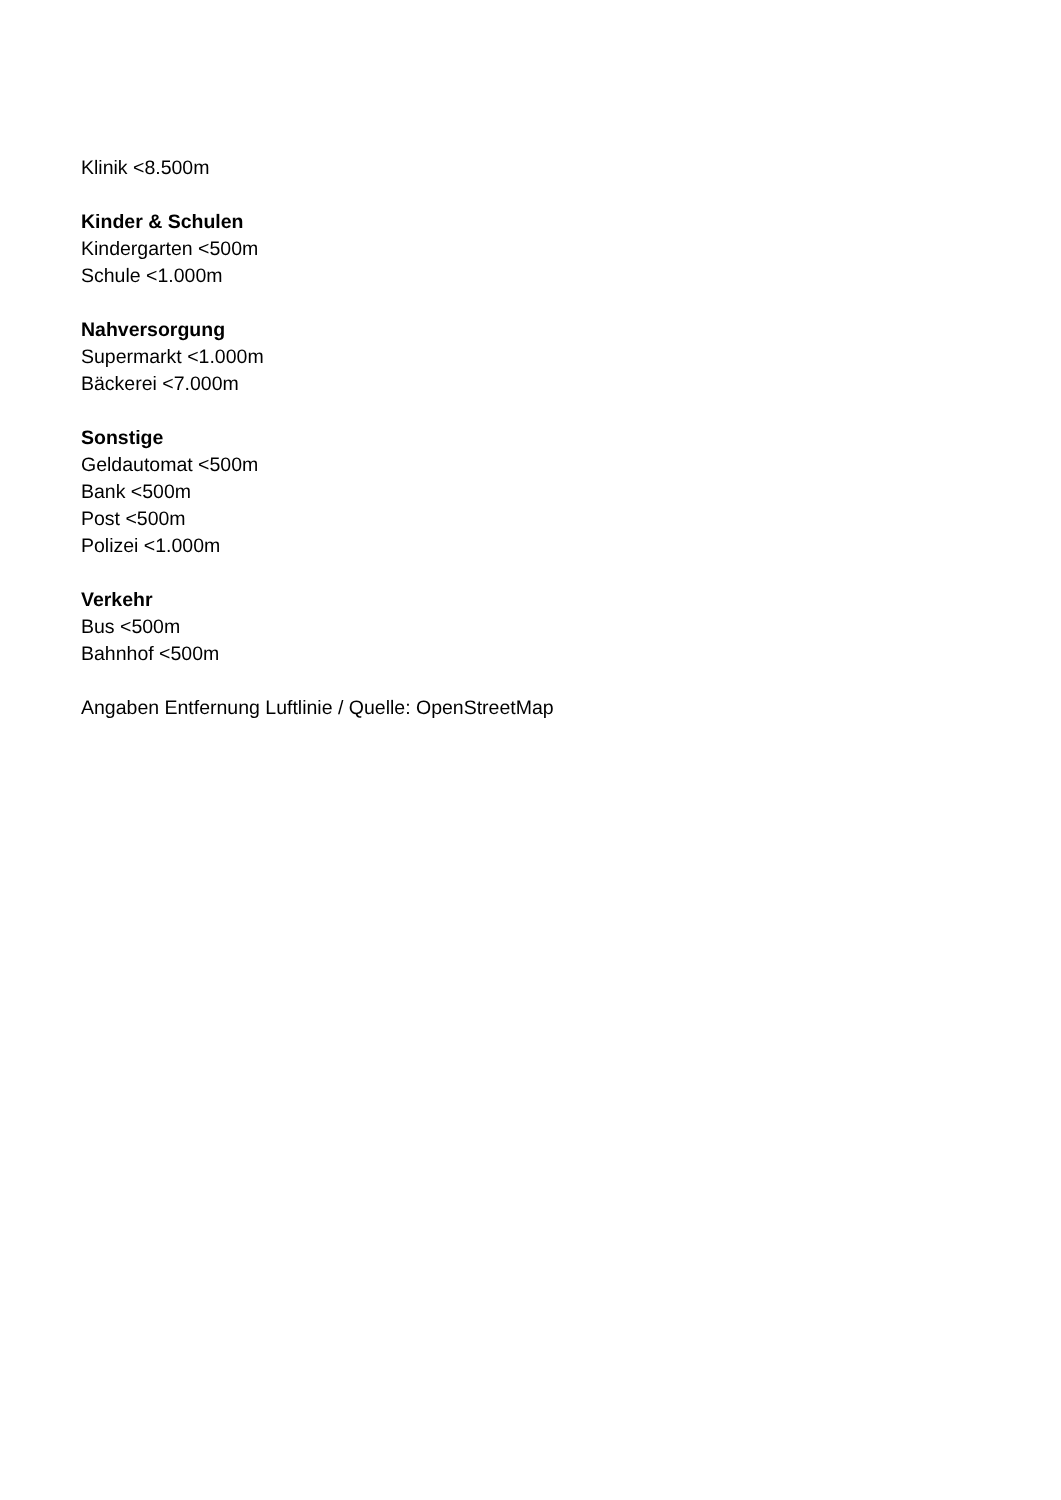Klinik <8.500m
Kinder & Schulen
Kindergarten <500m
Schule <1.000m
Nahversorgung
Supermarkt <1.000m
Bäckerei <7.000m
Sonstige
Geldautomat <500m
Bank <500m
Post <500m
Polizei <1.000m
Verkehr
Bus <500m
Bahnhof <500m
Angaben Entfernung Luftlinie / Quelle: OpenStreetMap